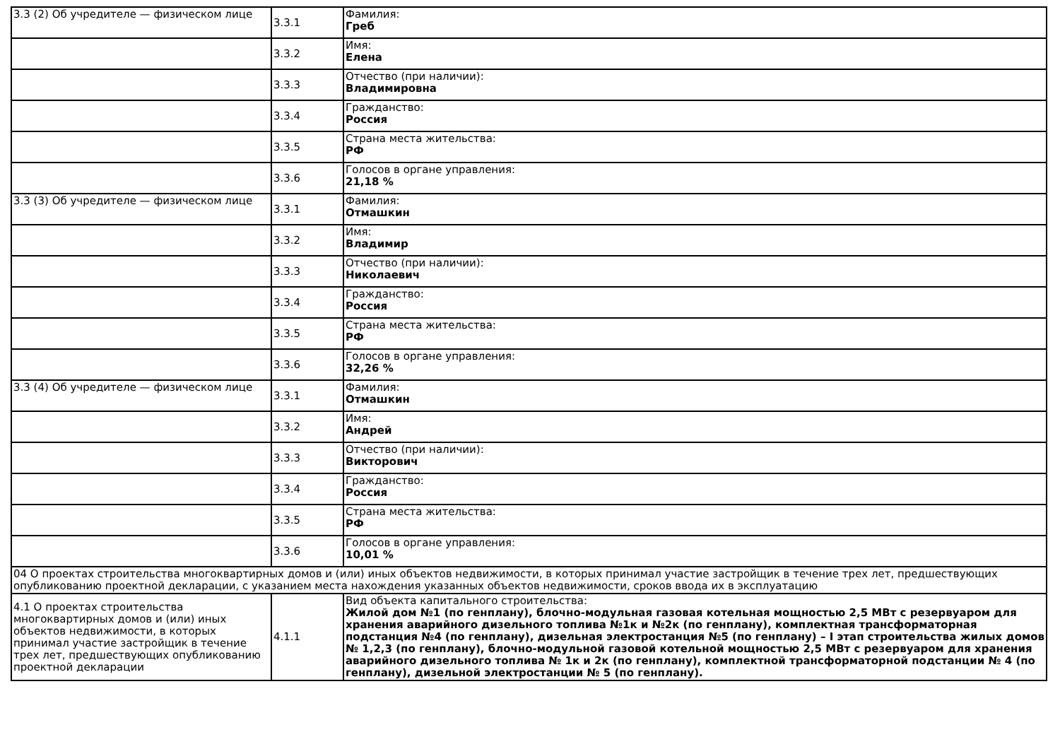| 3.3 (2) Об учредителе — физическом лице | 3.3.1 | Фамилия: Греб |
| | 3.3.2 | Имя: Елена |
| | 3.3.3 | Отчество (при наличии): Владимировна |
| | 3.3.4 | Гражданство: Россия |
| | 3.3.5 | Страна места жительства: РФ |
| | 3.3.6 | Голосов в органе управления: 21,18 % |
| 3.3 (3) Об учредителе — физическом лице | 3.3.1 | Фамилия: Отмашкин |
| | 3.3.2 | Имя: Владимир |
| | 3.3.3 | Отчество (при наличии): Николаевич |
| | 3.3.4 | Гражданство: Россия |
| | 3.3.5 | Страна места жительства: РФ |
| | 3.3.6 | Голосов в органе управления: 32,26 % |
| 3.3 (4) Об учредителе — физическом лице | 3.3.1 | Фамилия: Отмашкин |
| | 3.3.2 | Имя: Андрей |
| | 3.3.3 | Отчество (при наличии): Викторович |
| | 3.3.4 | Гражданство: Россия |
| | 3.3.5 | Страна места жительства: РФ |
| | 3.3.6 | Голосов в органе управления: 10,01 % |
| 04 О проектах строительства многоквартирных домов и (или) иных объектов недвижимости, в которых принимал участие застройщик в течение трех лет, предшествующих опубликованию проектной декларации, с указанием места нахождения указанных объектов недвижимости, сроков ввода их в эксплуатацию | | |
| 4.1 О проектах строительства многоквартирных домов и (или) иных объектов недвижимости, в которых принимал участие застройщик в течение трех лет, предшествующих опубликованию проектной декларации | 4.1.1 | Вид объекта капитального строительства: Жилой дом №1 (по генплану), блочно-модульная газовая котельная мощностью 2,5 МВт с резервуаром для хранения аварийного дизельного топлива №1к и №2к (по генплану), комплектная трансформаторная подстанция №4 (по генплану), дизельная электростанция №5 (по генплану) – I этап строительства жилых домов № 1,2,3 (по генплану), блочно-модульной газовой котельной мощностью 2,5 МВт с резервуаром для хранения аварийного дизельного топлива № 1к и 2к (по генплану), комплектной трансформаторной подстанции № 4 (по генплану), дизельной электростанции № 5 (по генплану). |